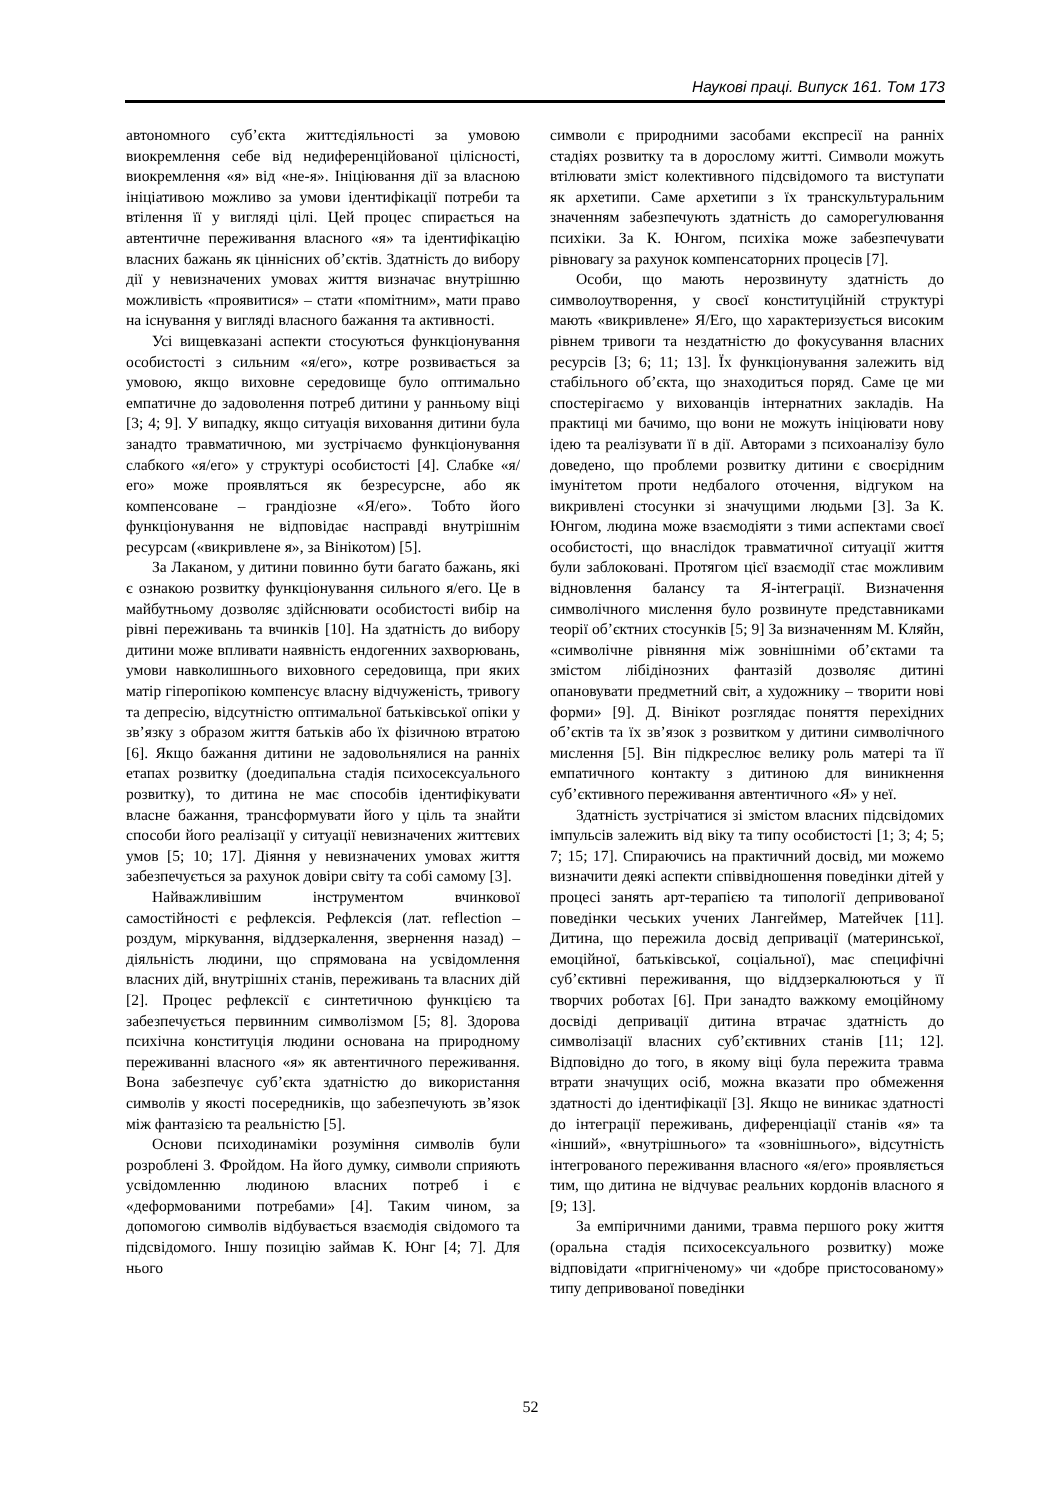Наукові праці. Випуск 161. Том 173
автономного суб’єкта життєдіяльності за умовою виокремлення себе від недиференційованої цілісності, виокремлення «я» від «не-я». Ініціювання дії за власною ініціативою можливо за умови ідентифікації потреби та втілення її у вигляді цілі. Цей процес спирається на автентичне переживання власного «я» та ідентифікацію власних бажань як ціннісних об’єктів. Здатність до вибору дії у невизначених умовах життя визначає внутрішню можливість «проявитися» – стати «помітним», мати право на існування у вигляді власного бажання та активності.
Усі вищевказані аспекти стосуються функціонування особистості з сильним «я/его», котре розвивається за умовою, якщо виховне середовище було оптимально емпатичне до задоволення потреб дитини у ранньому віці [3; 4; 9]. У випадку, якщо ситуація виховання дитини була занадто травматичною, ми зустрічаємо функціонування слабкого «я/его» у структурі особистості [4]. Слабке «я/его» може проявляться як безресурсне, або як компенсоване – грандіозне «Я/его». Тобто його функціонування не відповідає насправді внутрішнім ресурсам («викривлене я», за Вінікотом) [5].
За Лаканом, у дитини повинно бути багато бажань, які є ознакою розвитку функціонування сильного я/его. Це в майбутньому дозволяє здійснювати особистості вибір на рівні переживань та вчинків [10]. На здатність до вибору дитини може впливати наявність ендогенних захворювань, умови навколишнього виховного середовища, при яких матір гіперопікою компенсує власну відчуженість, тривогу та депресію, відсутністю оптимальної батьківської опіки у зв’язку з образом життя батьків або їх фізичною втратою [6]. Якщо бажання дитини не задовольнялися на ранніх етапах розвитку (доедипальна стадія психосексуального розвитку), то дитина не має способів ідентифікувати власне бажання, трансформувати його у ціль та знайти способи його реалізації у ситуації невизначених життєвих умов [5; 10; 17]. Діяння у невизначених умовах життя забезпечується за рахунок довіри світу та собі самому [3].
Найважливішим інструментом вчинкової самостійності є рефлексія. Рефлексія (лат. reflection – роздум, міркування, віддзеркалення, звернення назад) – діяльність людини, що спрямована на усвідомлення власних дій, внутрішніх станів, переживань та власних дій [2]. Процес рефлексії є синтетичною функцією та забезпечується первинним символізмом [5; 8]. Здорова психічна конституція людини основана на природному переживанні власного «я» як автентичного переживання. Вона забезпечує суб’єкта здатністю до використання символів у якості посередників, що забезпечують зв’язок між фантазією та реальністю [5].
Основи психодинаміки розуміння символів були розроблені З. Фройдом. На його думку, символи сприяють усвідомленню людиною власних потреб і є «деформованими потребами» [4]. Таким чином, за допомогою символів відбувається взаємодія свідомого та підсвідомого. Іншу позицію займав К. Юнг [4; 7]. Для нього
символи є природними засобами експресії на ранніх стадіях розвитку та в дорослому житті. Символи можуть втілювати зміст колективного підсвідомого та виступати як архетипи. Саме архетипи з їх транскультуральним значенням забезпечують здатність до саморегулювання психіки. За К. Юнгом, психіка може забезпечувати рівновагу за рахунок компенсаторних процесів [7].
Особи, що мають нерозвинуту здатність до символоутворення, у своєї конституційній структурі мають «викривлене» Я/Его, що характеризується високим рівнем тривоги та нездатністю до фокусування власних ресурсів [3; 6; 11; 13]. Їх функціонування залежить від стабільного об’єкта, що знаходиться поряд. Саме це ми спостерігаємо у вихованців інтернатних закладів. На практиці ми бачимо, що вони не можуть ініціювати нову ідею та реалізувати її в дії. Авторами з психоаналізу було доведено, що проблеми розвитку дитини є своєрідним імунітетом проти недбалого оточення, відгуком на викривлені стосунки зі значущими людьми [3]. За К. Юнгом, людина може взаємодіяти з тими аспектами своєї особистості, що внаслідок травматичної ситуації життя були заблоковані. Протягом цієї взаємодії стає можливим відновлення балансу та Я-інтеграції. Визначення символічного мислення було розвинуте представниками теорії об’єктних стосунків [5; 9] За визначенням М. Кляйн, «символічне рівняння між зовнішніми об’єктами та змістом лібідінозних фантазій дозволяє дитині опановувати предметний світ, а художнику – творити нові форми» [9]. Д. Вінікот розглядає поняття перехідних об’єктів та їх зв’язок з розвитком у дитини символічного мислення [5]. Він підкреслює велику роль матері та її емпатичного контакту з дитиною для виникнення суб’єктивного переживання автентичного «Я» у неї.
Здатність зустрічатися зі змістом власних підсвідомих імпульсів залежить від віку та типу особистості [1; 3; 4; 5; 7; 15; 17]. Спираючись на практичний досвід, ми можемо визначити деякі аспекти співвідношення поведінки дітей у процесі занять арт-терапією та типології депривованої поведінки чеських учених Лангеймер, Матейчек [11]. Дитина, що пережила досвід депривації (материнської, емоційної, батьківської, соціальної), має специфічні суб’єктивні переживання, що віддзеркалюються у її творчих роботах [6]. При занадто важкому емоційному досвіді депривації дитина втрачає здатність до символізації власних суб’єктивних станів [11; 12]. Відповідно до того, в якому віці була пережита травма втрати значущих осіб, можна вказати про обмеження здатності до ідентифікації [3]. Якщо не виникає здатності до інтеграції переживань, диференціації станів «я» та «інший», «внутрішнього» та «зовнішнього», відсутність інтегрованого переживання власного «я/его» проявляється тим, що дитина не відчуває реальних кордонів власного я [9; 13].
За емпіричними даними, травма першого року життя (оральна стадія психосексуального розвитку) може відповідати «пригніченому» чи «добре пристосованому» типу депривованої поведінки
52